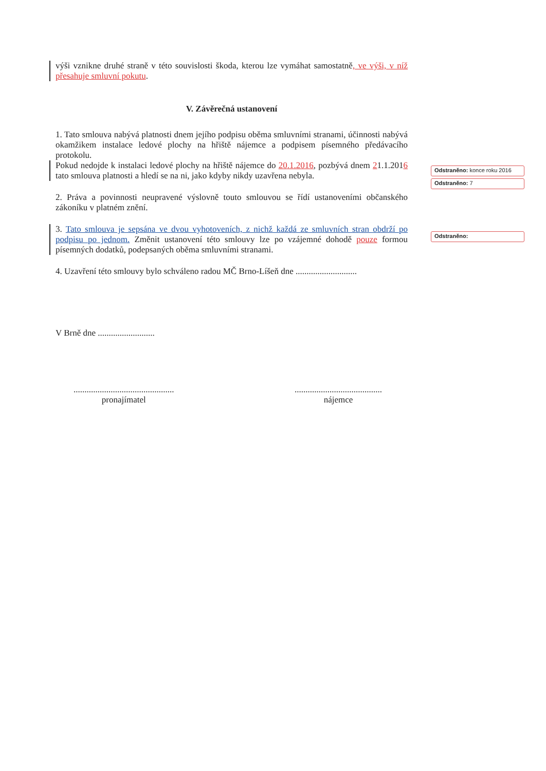výši vznikne druhé straně v této souvislosti škoda, kterou lze vymáhat samostatně, ve výši, v níž přesahuje smluvní pokutu.
V. Závěrečná ustanovení
1. Tato smlouva nabývá platnosti dnem jejího podpisu oběma smluvními stranami, účinnosti nabývá okamžikem instalace ledové plochy na hřiště nájemce a podpisem písemného předávacího protokolu.
Pokud nedojde k instalaci ledové plochy na hřiště nájemce do 20.1.2016, pozbývá dnem 21.1.2016 tato smlouva platnosti a hledí se na ni, jako kdyby nikdy uzavřena nebyla.
2. Práva a povinnosti neupravené výslovně touto smlouvou se řídí ustanoveními občanského zákoníku v platném znění.
3. Tato smlouva je sepsána ve dvou vyhotoveních, z nichž každá ze smluvních stran obdrží po podpisu po jednom. Změnit ustanovení této smlouvy lze po vzájemné dohodě pouze formou písemných dodatků, podepsaných oběma smluvními stranami.
4. Uzavření této smlouvy bylo schváleno radou MČ Brno-Líšeň dne ............................
V Brně dne ..........................
..............................................
pronajímatel
........................................
nájemce
Odstraněno: konce roku 2016
Odstraněno: 7
Odstraněno: